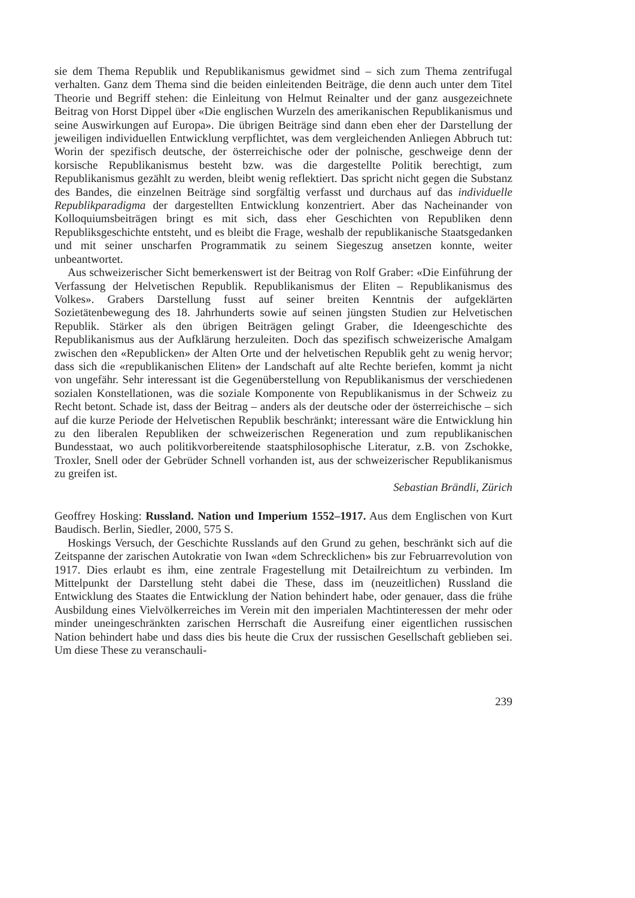sie dem Thema Republik und Republikanismus gewidmet sind – sich zum Thema zentrifugal verhalten. Ganz dem Thema sind die beiden einleitenden Beiträge, die denn auch unter dem Titel Theorie und Begriff stehen: die Einleitung von Helmut Reinalter und der ganz ausgezeichnete Beitrag von Horst Dippel über «Die englischen Wurzeln des amerikanischen Republikanismus und seine Auswirkungen auf Europa». Die übrigen Beiträge sind dann eben eher der Darstellung der jeweiligen individuellen Entwicklung verpflichtet, was dem vergleichenden Anliegen Abbruch tut: Worin der spezifisch deutsche, der österreichische oder der polnische, geschweige denn der korsische Republikanismus besteht bzw. was die dargestellte Politik berechtigt, zum Republikanismus gezählt zu werden, bleibt wenig reflektiert. Das spricht nicht gegen die Substanz des Bandes, die einzelnen Beiträge sind sorgfältig verfasst und durchaus auf das individuelle Republikparadigma der dargestellten Entwicklung konzentriert. Aber das Nacheinander von Kolloquiumsbeiträgen bringt es mit sich, dass eher Geschichten von Republiken denn Republiksgeschichte entsteht, und es bleibt die Frage, weshalb der republikanische Staatsgedanken und mit seiner unscharfen Programmatik zu seinem Siegeszug ansetzen konnte, weiter unbeantwortet.
Aus schweizerischer Sicht bemerkenswert ist der Beitrag von Rolf Graber: «Die Einführung der Verfassung der Helvetischen Republik. Republikanismus der Eliten – Republikanismus des Volkes». Grabers Darstellung fusst auf seiner breiten Kenntnis der aufgeklärten Sozietätenbewegung des 18. Jahrhunderts sowie auf seinen jüngsten Studien zur Helvetischen Republik. Stärker als den übrigen Beiträgen gelingt Graber, die Ideengeschichte des Republikanismus aus der Aufklärung herzuleiten. Doch das spezifisch schweizerische Amalgam zwischen den «Republicken» der Alten Orte und der helvetischen Republik geht zu wenig hervor; dass sich die «republikanischen Eliten» der Landschaft auf alte Rechte beriefen, kommt ja nicht von ungefähr. Sehr interessant ist die Gegenüberstellung von Republikanismus der verschiedenen sozialen Konstellationen, was die soziale Komponente von Republikanismus in der Schweiz zu Recht betont. Schade ist, dass der Beitrag – anders als der deutsche oder der österreichische – sich auf die kurze Periode der Helvetischen Republik beschränkt; interessant wäre die Entwicklung hin zu den liberalen Republiken der schweizerischen Regeneration und zum republikanischen Bundesstaat, wo auch politikvorbereitende staatsphilosophische Literatur, z.B. von Zschokke, Troxler, Snell oder der Gebrüder Schnell vorhanden ist, aus der schweizerischer Republikanismus zu greifen ist.
Sebastian Brändli, Zürich
Geoffrey Hosking: Russland. Nation und Imperium 1552–1917. Aus dem Englischen von Kurt Baudisch. Berlin, Siedler, 2000, 575 S.
Hoskings Versuch, der Geschichte Russlands auf den Grund zu gehen, beschränkt sich auf die Zeitspanne der zarischen Autokratie von Iwan «dem Schrecklichen» bis zur Februarrevolution von 1917. Dies erlaubt es ihm, eine zentrale Fragestellung mit Detailreichtum zu verbinden. Im Mittelpunkt der Darstellung steht dabei die These, dass im (neuzeitlichen) Russland die Entwicklung des Staates die Entwicklung der Nation behindert habe, oder genauer, dass die frühe Ausbildung eines Vielvölkerreiches im Verein mit den imperialen Machtinteressen der mehr oder minder uneingeschränkten zarischen Herrschaft die Ausreifung einer eigentlichen russischen Nation behindert habe und dass dies bis heute die Crux der russischen Gesellschaft geblieben sei. Um diese These zu veranschauli-
239